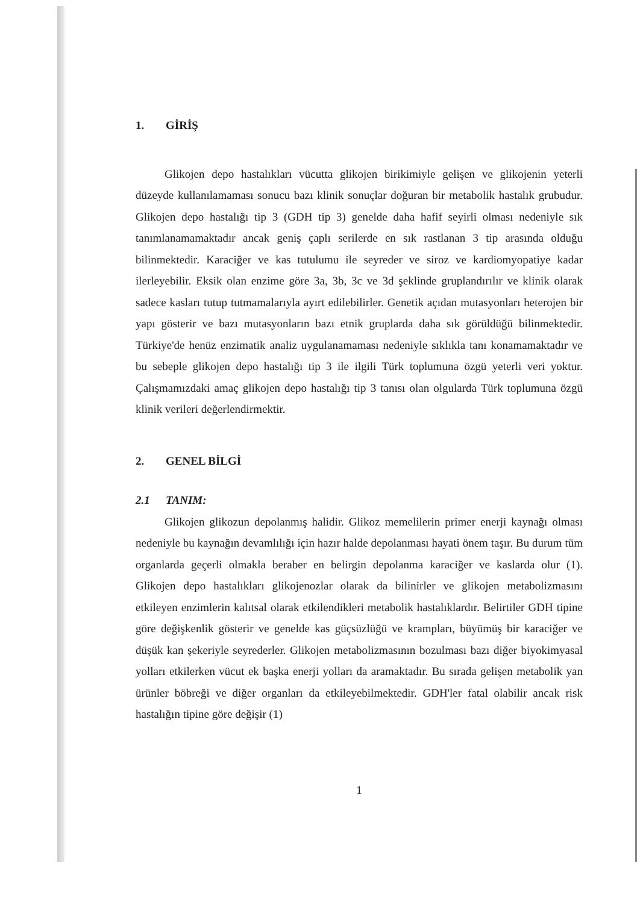1. GİRİŞ
Glikojen depo hastalıkları vücutta glikojen birikimiyle gelişen ve glikojenin yeterli düzeyde kullanılamaması sonucu bazı klinik sonuçlar doğuran bir metabolik hastalık grubudur. Glikojen depo hastalığı tip 3 (GDH tip 3) genelde daha hafif seyirli olması nedeniyle sık tanımlanamamaktadır ancak geniş çaplı serilerde en sık rastlanan 3 tip arasında olduğu bilinmektedir. Karaciğer ve kas tutulumu ile seyreder ve siroz ve kardiomyopatiye kadar ilerleyebilir. Eksik olan enzime göre 3a, 3b, 3c ve 3d şeklinde gruplandırılır ve klinik olarak sadece kasları tutup tutmamalarıyla ayırt edilebilirler. Genetik açıdan mutasyonları heterojen bir yapı gösterir ve bazı mutasyonların bazı etnik gruplarda daha sık görüldüğü bilinmektedir. Türkiye'de henüz enzimatik analiz uygulanamaması nedeniyle sıklıkla tanı konamamaktadır ve bu sebeple glikojen depo hastalığı tip 3 ile ilgili Türk toplumuna özgü yeterli veri yoktur. Çalışmamızdaki amaç glikojen depo hastalığı tip 3 tanısı olan olgularda Türk toplumuna özgü klinik verileri değerlendirmektir.
2. GENEL BİLGİ
2.1 TANIM:
Glikojen glikozun depolanmış halidir. Glikoz memelilerin primer enerji kaynağı olması nedeniyle bu kaynağın devamlılığı için hazır halde depolanması hayati önem taşır. Bu durum tüm organlarda geçerli olmakla beraber en belirgin depolanma karaciğer ve kaslarda olur (1). Glikojen depo hastalıkları glikojenozlar olarak da bilinirler ve glikojen metabolizmasını etkileyen enzimlerin kalıtsal olarak etkilendikleri metabolik hastalıklardır. Belirtiler GDH tipine göre değişkenlik gösterir ve genelde kas güçsüzlüğü ve krampları, büyümüş bir karaciğer ve düşük kan şekeriyle seyrederler. Glikojen metabolizmasının bozulması bazı diğer biyokimyasal yolları etkilerken vücut ek başka enerji yolları da aramaktadır. Bu sırada gelişen metabolik yan ürünler böbreği ve diğer organları da etkileyebilmektedir. GDH'ler fatal olabilir ancak risk hastalığın tipine göre değişir (1)
1